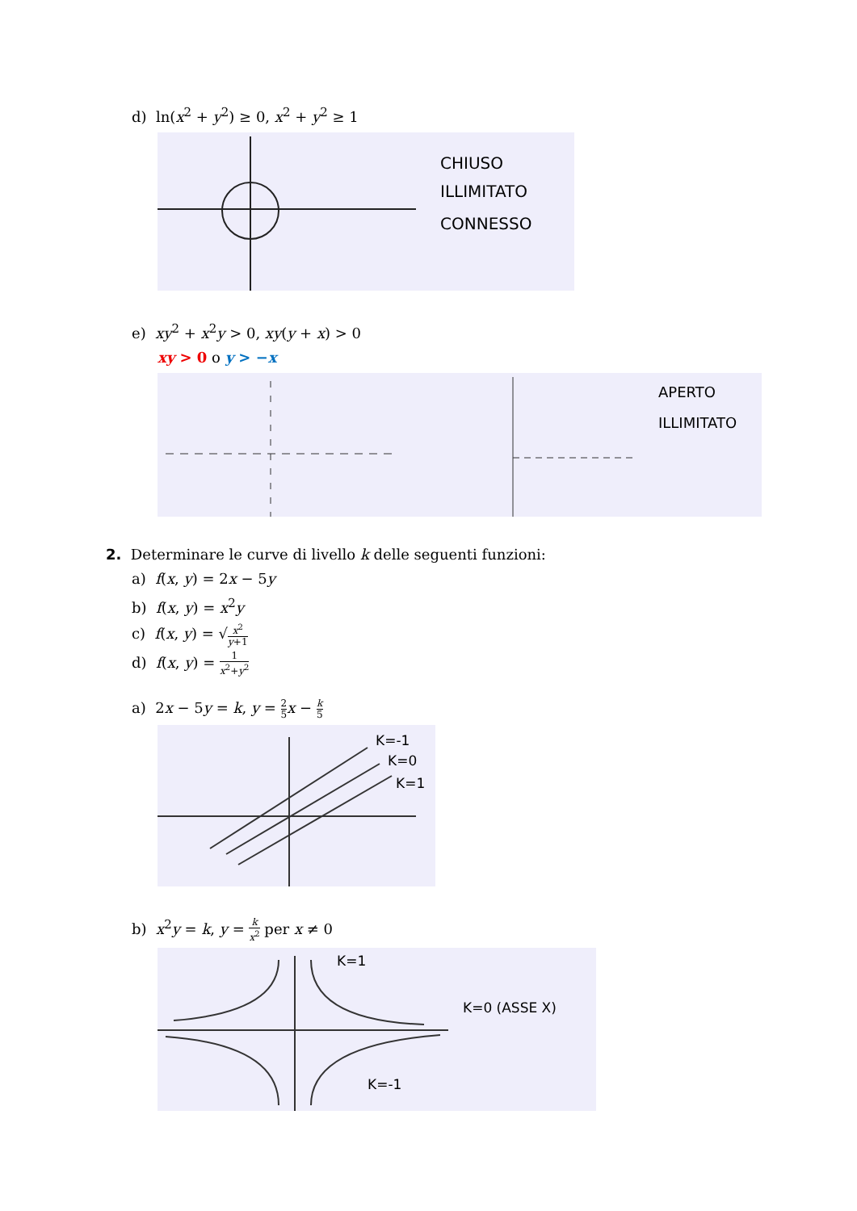d) ln(x<sup>2</sup> + y<sup>2</sup>) ≥ 0, x<sup>2</sup> + y<sup>2</sup> ≥ 1
CHIUSO
ILLIMITATO
CONNESSO
e) xy<sup>2</sup> + x<sup>2</sup>y > 0, xy(y + x) > 0
xy > 0 o y > −x
APERTO
ILLIMITATO
2. Determinare le curve di livello k delle seguenti funzioni:
a) f(x, y) = 2x − 5y
b) f(x, y) = x<sup>2</sup>y
c) f(x, y) = √x<sup>2</sup> y+1
d) f(x, y) = 1 x<sup>2</sup>+y<sup>2</sup>
a) 2x − 5y = k, y = 2 5 x − k 5
K=-1
K=0
K=1
b) x<sup>2</sup>y = k, y = k x<sup>2</sup> per x ≠ 0
K=1
K=0 (ASSE X)
K=-1